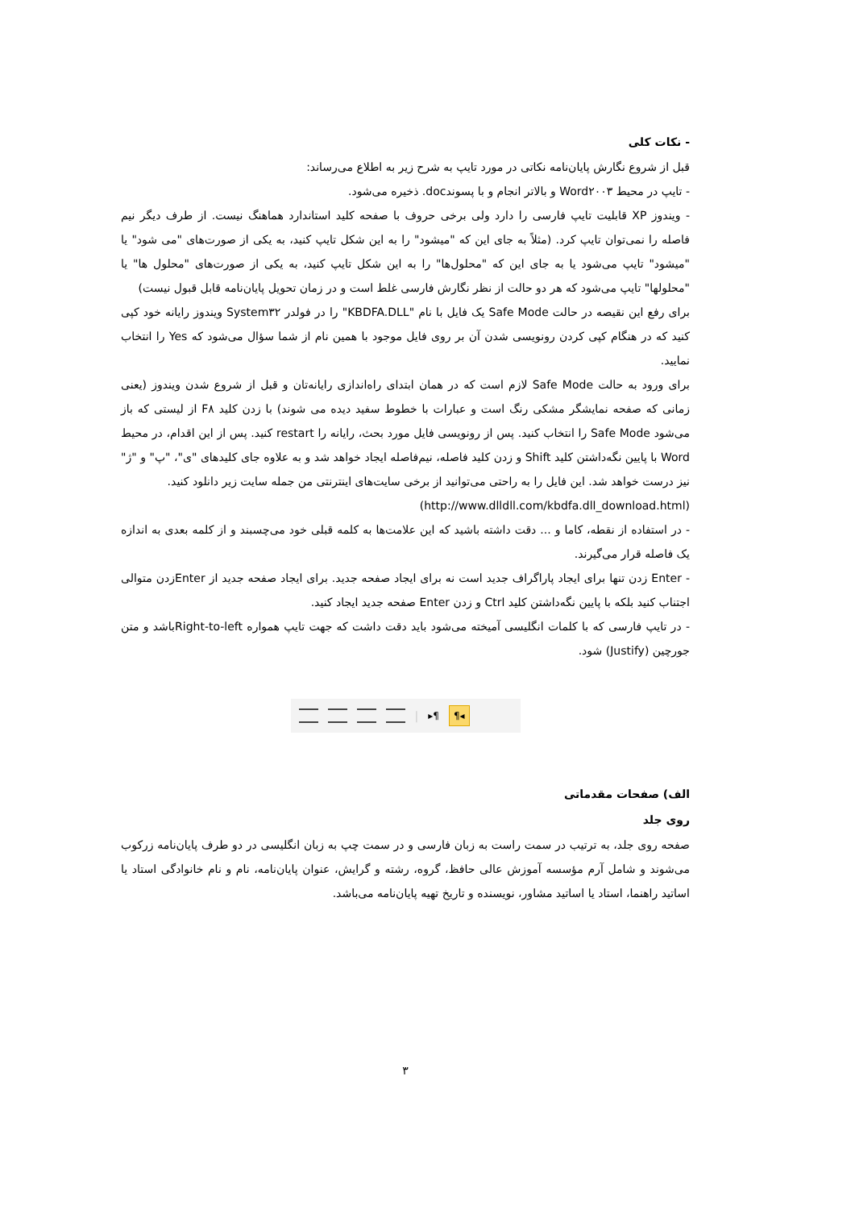- نکات کلی
قبل از شروع نگارش پایان‌نامه نکاتی در مورد تایپ به شرح زیر به اطلاع می‌رساند:
- تایپ در محیط Word۲۰۰۳ و بالاتر انجام و با پسوندdoc. ذخیره می‌شود.
- ویندوز XP قابلیت تایپ فارسی را دارد ولی برخی حروف با صفحه کلید استاندارد هماهنگ نیست. از طرف دیگر نیم فاصله را نمی‌توان تایپ کرد. (مثلاً به جای این که "میشود" را به این شکل تایپ کنید، به یکی از صورت‌های "می شود" یا "میشود" تایپ می‌شود یا به جای این که "محلول‌ها" را به این شکل تایپ کنید، به یکی از صورت‌های "محلول ها" یا "محلولها" تایپ می‌شود که هر دو حالت از نظر نگارش فارسی غلط است و در زمان تحویل پایان‌نامه قابل قبول نیست)
برای رفع این نقیصه در حالت Safe Mode یک فایل با نام "KBDFA.DLL" را در فولدر System۳۲ ویندوز رایانه خود کپی کنید که در هنگام کپی کردن رونویسی شدن آن بر روی فایل موجود با همین نام از شما سؤال می‌شود که Yes را انتخاب نمایید.
برای ورود به حالت Safe Mode لازم است که در همان ابتدای راه‌اندازی رایانه‌تان و قبل از شروع شدن ویندوز (یعنی زمانی که صفحه نمایشگر مشکی رنگ است و عبارات با خطوط سفید دیده می شوند) با زدن کلید F۸ از لیستی که باز می‌شود Safe Mode را انتخاب کنید. پس از رونویسی فایل مورد بحث، رایانه را restart کنید. پس از این اقدام، در محیط Word با پایین نگه‌داشتن کلید Shift و زدن کلید فاصله، نیم‌فاصله ایجاد خواهد شد و به علاوه جای کلیدهای "ی"، "پ" و "ژ" نیز درست خواهد شد. این فایل را به راحتی می‌توانید از برخی سایت‌های اینترنتی من جمله سایت زیر دانلود کنید.
(http://www.dlldll.com/kbdfa.dll_download.html)
- در استفاده از نقطه، کاما و ... دقت داشته باشید که این علامت‌ها به کلمه قبلی خود می‌چسبند و از کلمه بعدی به اندازه یک فاصله قرار می‌گیرند.
- Enter زدن تنها برای ایجاد پاراگراف جدید است نه برای ایجاد صفحه جدید. برای ایجاد صفحه جدید از Enterزدن متوالی اجتناب کنید بلکه با پایین نگه‌داشتن کلید Ctrl و زدن Enter صفحه جدید ایجاد کنید.
- در تایپ فارسی که با کلمات انگلیسی آمیخته می‌شود باید دقت داشت که جهت تایپ همواره Right-to-leftباشد و متن جورچین (Justify) شود.
| ▸¶ ¶◂
الف) صفحات مقدماتی
روی جلد
صفحه روی جلد، به ترتیب در سمت راست به زبان فارسی و در سمت چپ به زبان انگلیسی در دو طرف پایان‌نامه زرکوب می‌شوند و شامل آرم مؤسسه آموزش عالی حافظ، گروه، رشته و گرایش، عنوان پایان‌نامه، نام و نام خانوادگی استاد یا اساتید راهنما، استاد یا اساتید مشاور، نویسنده و تاریخ تهیه پایان‌نامه می‌باشد.
۳